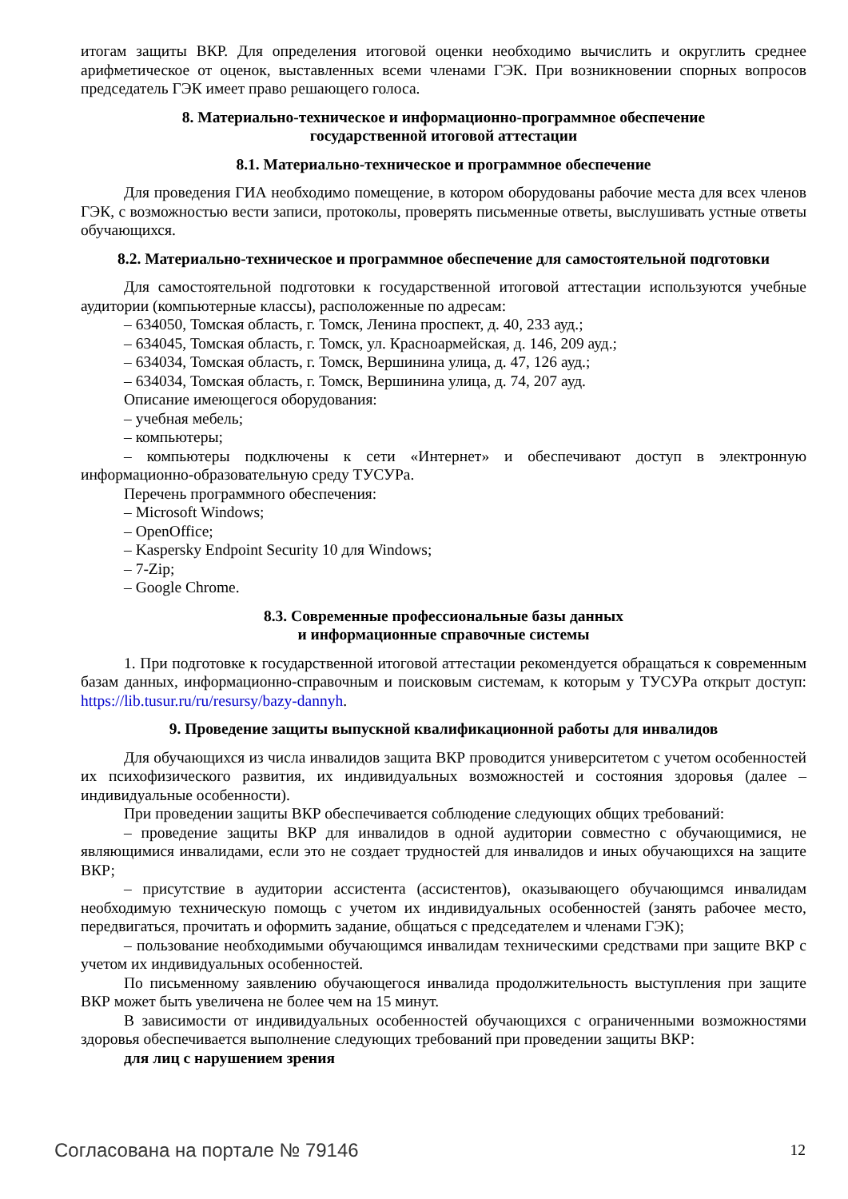итогам защиты ВКР. Для определения итоговой оценки необходимо вычислить и округлить среднее арифметическое от оценок, выставленных всеми членами ГЭК. При возникновении спорных вопросов председатель ГЭК имеет право решающего голоса.
8. Материально-техническое и информационно-программное обеспечение
государственной итоговой аттестации
8.1. Материально-техническое и программное обеспечение
Для проведения ГИА необходимо помещение, в котором оборудованы рабочие места для всех членов ГЭК, с возможностью вести записи, протоколы, проверять письменные ответы, выслушивать устные ответы обучающихся.
8.2. Материально-техническое и программное обеспечение для самостоятельной подготовки
Для самостоятельной подготовки к государственной итоговой аттестации используются учебные аудитории (компьютерные классы), расположенные по адресам:
– 634050, Томская область, г. Томск, Ленина проспект, д. 40, 233 ауд.;
– 634045, Томская область, г. Томск, ул. Красноармейская, д. 146, 209 ауд.;
– 634034, Томская область, г. Томск, Вершинина улица, д. 47, 126 ауд.;
– 634034, Томская область, г. Томск, Вершинина улица, д. 74, 207 ауд.
Описание имеющегося оборудования:
– учебная мебель;
– компьютеры;
– компьютеры подключены к сети «Интернет» и обеспечивают доступ в электронную информационно-образовательную среду ТУСУРа.
Перечень программного обеспечения:
– Microsoft Windows;
– OpenOffice;
– Kaspersky Endpoint Security 10 для Windows;
– 7-Zip;
– Google Chrome.
8.3. Современные профессиональные базы данных
и информационные справочные системы
1. При подготовке к государственной итоговой аттестации рекомендуется обращаться к современным базам данных, информационно-справочным и поисковым системам, к которым у ТУСУРа открыт доступ: https://lib.tusur.ru/ru/resursy/bazy-dannyh.
9. Проведение защиты выпускной квалификационной работы для инвалидов
Для обучающихся из числа инвалидов защита ВКР проводится университетом с учетом особенностей их психофизического развития, их индивидуальных возможностей и состояния здоровья (далее – индивидуальные особенности).
При проведении защиты ВКР обеспечивается соблюдение следующих общих требований:
– проведение защиты ВКР для инвалидов в одной аудитории совместно с обучающимися, не являющимися инвалидами, если это не создает трудностей для инвалидов и иных обучающихся на защите ВКР;
– присутствие в аудитории ассистента (ассистентов), оказывающего обучающимся инвалидам необходимую техническую помощь с учетом их индивидуальных особенностей (занять рабочее место, передвигаться, прочитать и оформить задание, общаться с председателем и членами ГЭК);
– пользование необходимыми обучающимся инвалидам техническими средствами при защите ВКР с учетом их индивидуальных особенностей.
По письменному заявлению обучающегося инвалида продолжительность выступления при защите ВКР может быть увеличена не более чем на 15 минут.
В зависимости от индивидуальных особенностей обучающихся с ограниченными возможностями здоровья обеспечивается выполнение следующих требований при проведении защиты ВКР:
для лиц с нарушением зрения
Согласована на портале № 79146 12